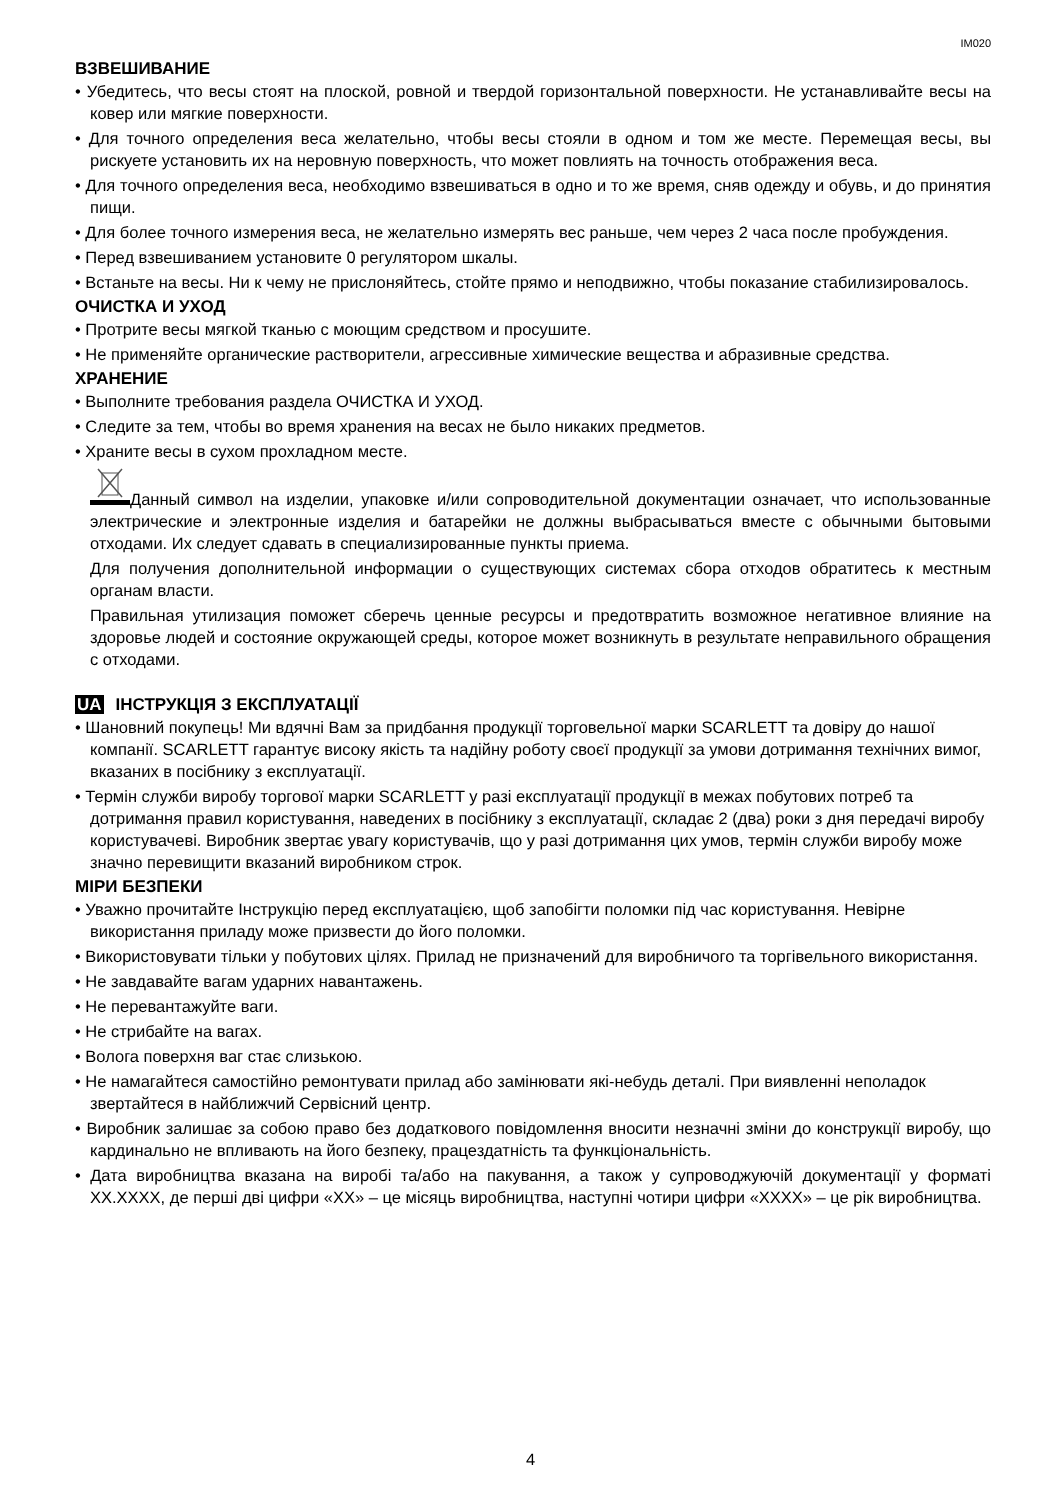IM020
ВЗВЕШИВАНИЕ
• Убедитесь, что весы стоят на плоской, ровной и твердой горизонтальной поверхности. Не устанавливайте весы на ковер или мягкие поверхности.
• Для точного определения веса желательно, чтобы весы стояли в одном и том же месте. Перемещая весы, вы рискуете установить их на неровную поверхность, что может повлиять на точность отображения веса.
• Для точного определения веса, необходимо взвешиваться в одно и то же время, сняв одежду и обувь, и до принятия пищи.
• Для более точного измерения веса, не желательно измерять вес раньше, чем через 2 часа после пробуждения.
• Перед взвешиванием установите 0 регулятором шкалы.
• Встаньте на весы. Ни к чему не прислоняйтесь, стойте прямо и неподвижно, чтобы показание стабилизировалось.
ОЧИСТКА И УХОД
• Протрите весы мягкой тканью с моющим средством и просушите.
• Не применяйте органические растворители, агрессивные химические вещества и абразивные средства.
ХРАНЕНИЕ
• Выполните требования раздела ОЧИСТКА И УХОД.
• Следите за тем, чтобы во время хранения на весах не было никаких предметов.
• Храните весы в сухом прохладном месте.
Данный символ на изделии, упаковке и/или сопроводительной документации означает, что использованные электрические и электронные изделия и батарейки не должны выбрасываться вместе с обычными бытовыми отходами. Их следует сдавать в специализированные пункты приема.
Для получения дополнительной информации о существующих системах сбора отходов обратитесь к местным органам власти.
Правильная утилизация поможет сберечь ценные ресурсы и предотвратить возможное негативное влияние на здоровье людей и состояние окружающей среды, которое может возникнуть в результате неправильного обращения с отходами.
UA ІНСТРУКЦІЯ З ЕКСПЛУАТАЦІЇ
• Шановний покупець! Ми вдячні Вам за придбання продукції торговельної марки SCARLETT та довіру до нашої компанії. SCARLETT гарантує високу якість та надійну роботу своєї продукції за умови дотримання технічних вимог, вказаних в посібнику з експлуатації.
• Термін служби виробу торгової марки SCARLETT у разі експлуатації продукції в межах побутових потреб та дотримання правил користування, наведених в посібнику з експлуатації, складає 2 (два) роки з дня передачі виробу користувачеві. Виробник звертає увагу користувачів, що у разі дотримання цих умов, термін служби виробу може значно перевищити вказаний виробником строк.
МІРИ БЕЗПЕКИ
• Уважно прочитайте Інструкцію перед експлуатацією, щоб запобігти поломки під час користування. Невірне використання приладу може призвести до його поломки.
• Використовувати тільки у побутових цілях. Прилад не призначений для виробничого та торгівельного використання.
• Не завдавайте вагам ударних навантажень.
• Не перевантажуйте ваги.
• Не стрибайте на вагах.
• Волога поверхня ваг стає слизькою.
• Не намагайтеся самостійно ремонтувати прилад або замінювати які-небудь деталі. При виявленні неполадок звертайтеся в найближчий Сервісний центр.
• Виробник залишає за собою право без додаткового повідомлення вносити незначні зміни до конструкції виробу, що кардинально не впливають на його безпеку, працездатність та функціональність.
• Дата виробництва вказана на виробі та/або на пакування, а також у супроводжуючій документації у форматі XX.XXXX, де перші дві цифри «XX» – це місяць виробництва, наступні чотири цифри «XXXX» – це рік виробництва.
4